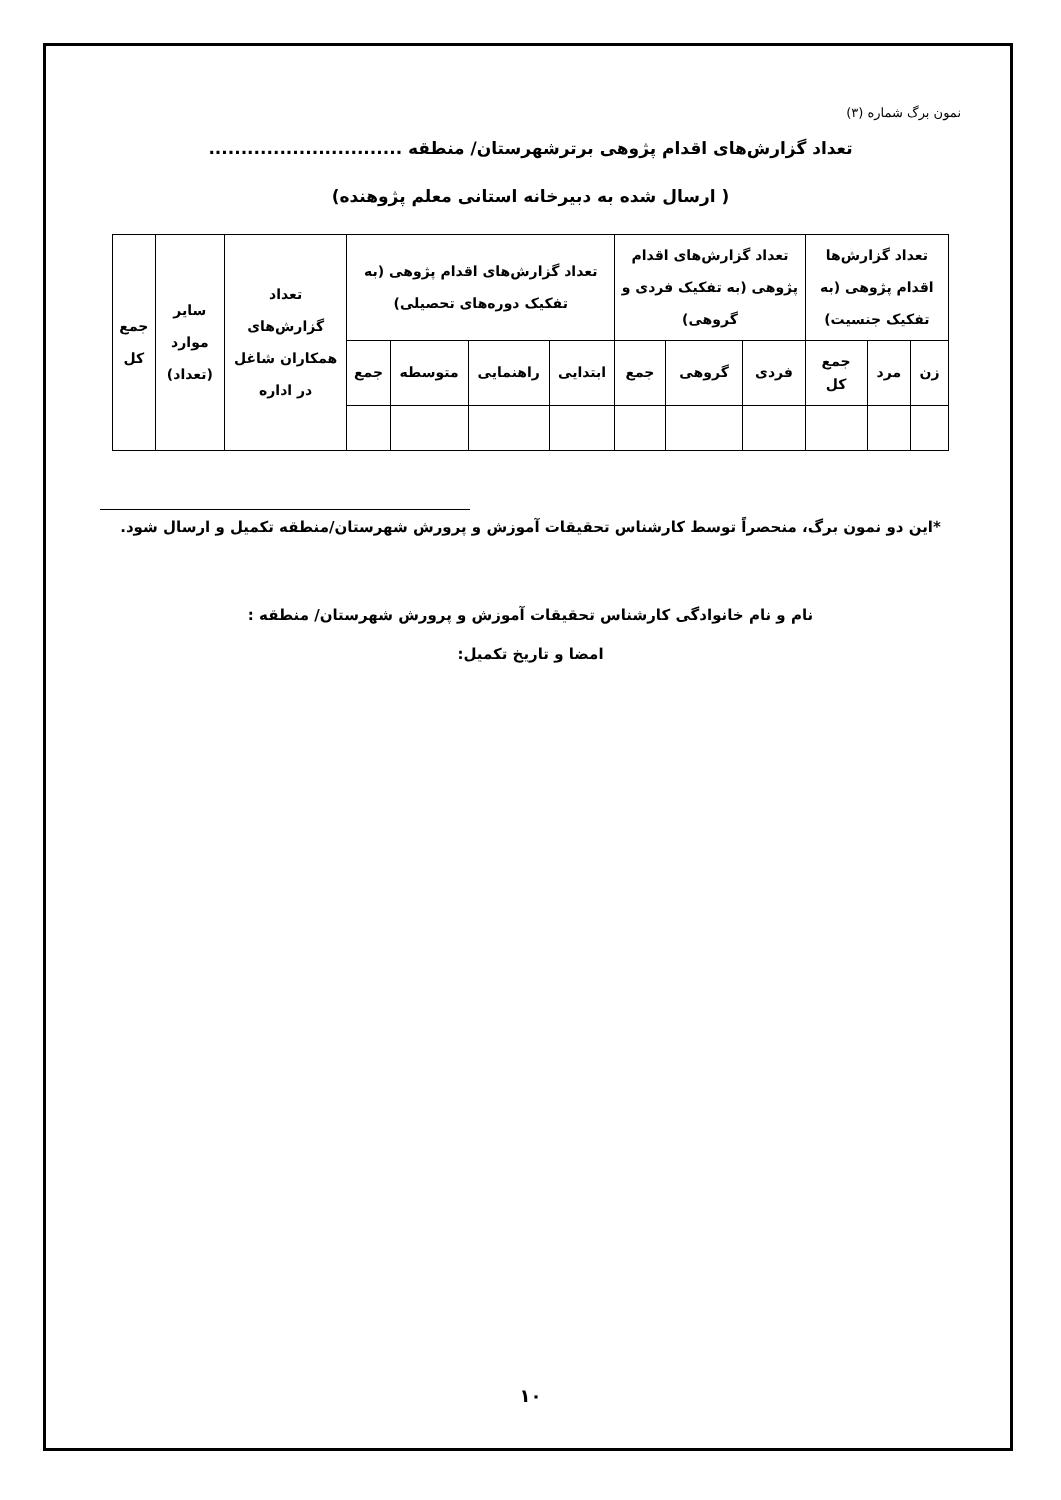نمون برگ شماره (۳)
تعداد گزارش‌های اقدام پژوهی برترشهرستان/ منطقه ..............................
( ارسال شده به دبیرخانه استانی معلم پژوهنده)
| تعداد گزارش‌ها اقدام پژوهی (به تفکیک جنسیت) | | | تعداد گزارش‌های اقدام پژوهی (به تفکیک فردی و گروهی) | | | تعداد گزارش‌های اقدام پژوهی (به تفکیک دوره‌های تحصیلی) | | | | تعداد گزارش‌های همکاران شاغل در اداره | سایر موارد (تعداد) | جمع کل |
| --- | --- | --- | --- | --- | --- | --- | --- | --- | --- | --- | --- | --- |
| زن | مرد | جمع کل | فردی | گروهی | جمع | ابتدایی | راهنمایی | متوسطه | جمع | | | |
*این دو نمون برگ، منحصراً توسط کارشناس تحقیقات آموزش و پرورش شهرستان/منطقه تکمیل و ارسال شود.
نام و نام خانوادگی کارشناس تحقیقات آموزش و پرورش شهرستان/ منطقه :
امضا و تاریخ تکمیل:
۱۰